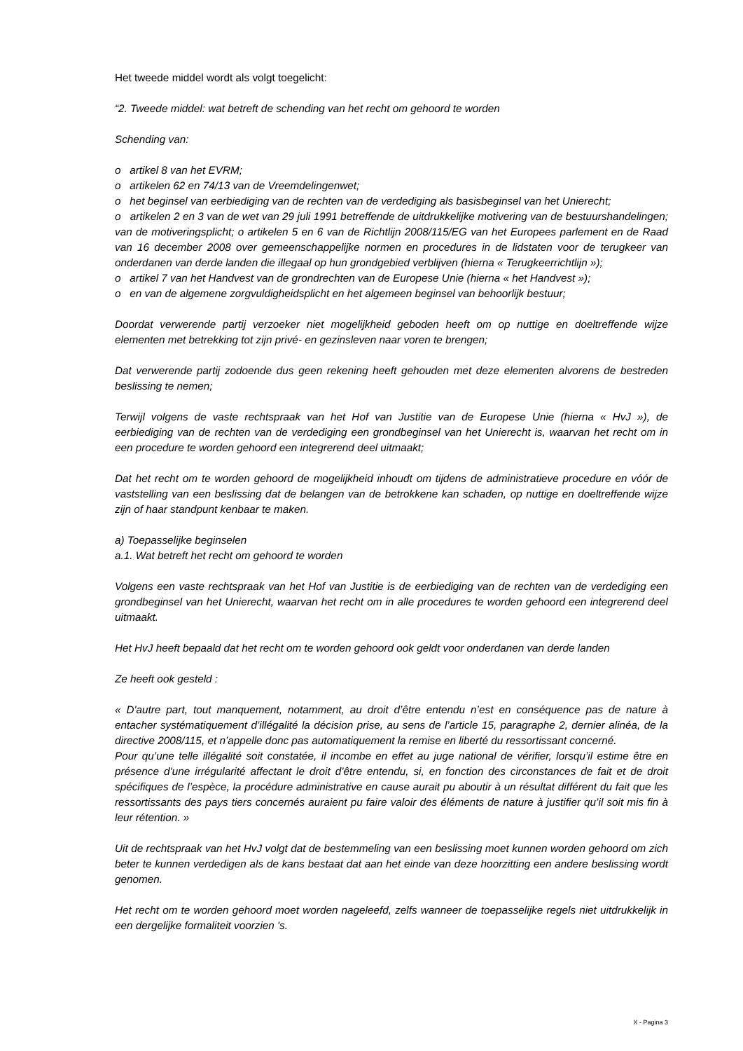Het tweede middel wordt als volgt toegelicht:
“2. Tweede middel: wat betreft de schending van het recht om gehoord te worden
Schending van:
o artikel 8 van het EVRM;
o artikelen 62 en 74/13 van de Vreemdelingenwet;
o het beginsel van eerbiediging van de rechten van de verdediging als basisbeginsel van het Unierecht;
o artikelen 2 en 3 van de wet van 29 juli 1991 betreffende de uitdrukkelijke motivering van de bestuurshandelingen; van de motiveringsplicht; o artikelen 5 en 6 van de Richtlijn 2008/115/EG van het Europees parlement en de Raad van 16 december 2008 over gemeenschappelijke normen en procedures in de lidstaten voor de terugkeer van onderdanen van derde landen die illegaal op hun grondgebied verblijven (hierna « Terugkeerrichtlijn »);
o artikel 7 van het Handvest van de grondrechten van de Europese Unie (hierna « het Handvest »);
o en van de algemene zorgvuldigheidsplicht en het algemeen beginsel van behoorlijk bestuur;
Doordat verwerende partij verzoeker niet mogelijkheid geboden heeft om op nuttige en doeltreffende wijze elementen met betrekking tot zijn privé- en gezinsleven naar voren te brengen;
Dat verwerende partij zodoende dus geen rekening heeft gehouden met deze elementen alvorens de bestreden beslissing te nemen;
Terwijl volgens de vaste rechtspraak van het Hof van Justitie van de Europese Unie (hierna « HvJ »), de eerbiediging van de rechten van de verdediging een grondbeginsel van het Unierecht is, waarvan het recht om in een procedure te worden gehoord een integrerend deel uitmaakt;
Dat het recht om te worden gehoord de mogelijkheid inhoudt om tijdens de administratieve procedure en vóór de vaststelling van een beslissing dat de belangen van de betrokkene kan schaden, op nuttige en doeltreffende wijze zijn of haar standpunt kenbaar te maken.
a) Toepasselijke beginselen
a.1. Wat betreft het recht om gehoord te worden
Volgens een vaste rechtspraak van het Hof van Justitie is de eerbiediging van de rechten van de verdediging een grondbeginsel van het Unierecht, waarvan het recht om in alle procedures te worden gehoord een integrerend deel uitmaakt.
Het HvJ heeft bepaald dat het recht om te worden gehoord ook geldt voor onderdanen van derde landen
Ze heeft ook gesteld :
« D'autre part, tout manquement, notamment, au droit d’être entendu n’est en conséquence pas de nature à entacher systématiquement d’illégalité la décision prise, au sens de l’article 15, paragraphe 2, dernier alinéa, de la directive 2008/115, et n’appelle donc pas automatiquement la remise en liberté du ressortissant concerné.
Pour qu’une telle illégalité soit constatée, il incombe en effet au juge national de vérifier, lorsqu’il estime être en présence d’une irrégularité affectant le droit d’être entendu, si, en fonction des circonstances de fait et de droit spécifiques de l’espèce, la procédure administrative en cause aurait pu aboutir à un résultat différent du fait que les ressortissants des pays tiers concernés auraient pu faire valoir des éléments de nature à justifier qu’il soit mis fin à leur rétention. »
Uit de rechtspraak van het HvJ volgt dat de bestemmeling van een beslissing moet kunnen worden gehoord om zich beter te kunnen verdedigen als de kans bestaat dat aan het einde van deze hoorzitting een andere beslissing wordt genomen.
Het recht om te worden gehoord moet worden nageleefd, zelfs wanneer de toepasselijke regels niet uitdrukkelijk in een dergelijke formaliteit voorzien 's.
X - Pagina 3